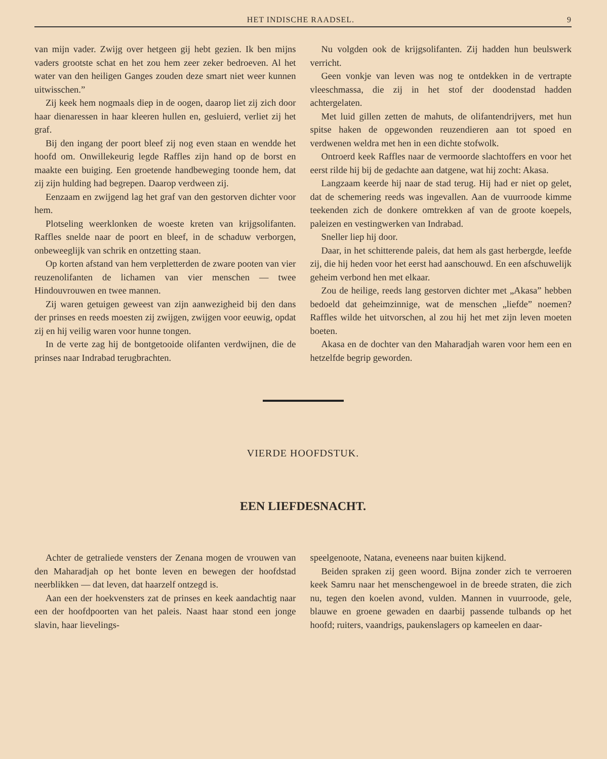HET INDISCHE RAADSEL. 9
van mijn vader. Zwijg over hetgeen gij hebt gezien. Ik ben mijns vaders grootste schat en het zou hem zeer zeker bedroeven. Al het water van den heiligen Ganges zouden deze smart niet weer kunnen uitwisschen.”
Zij keek hem nogmaals diep in de oogen, daarop liet zij zich door haar dienaressen in haar kleeren hullen en, gesluierd, verliet zij het graf.
Bij den ingang der poort bleef zij nog even staan en wendde het hoofd om. Onwillekeurig legde Raffles zijn hand op de borst en maakte een buiging. Een groetende handbeweging toonde hem, dat zij zijn hulding had begrepen. Daarop verdween zij.
Eenzaam en zwijgend lag het graf van den gestorven dichter voor hem.
Plotseling weerklonken de woeste kreten van krijgsolifanten. Raffles snelde naar de poort en bleef, in de schaduw verborgen, onbeweeglijk van schrik en ontzetting staan.
Op korten afstand van hem verpletterden de zware pooten van vier reuzenolifanten de lichamen van vier menschen — twee Hindouvrouwen en twee mannen.
Zij waren getuigen geweest van zijn aanwezigheid bij den dans der prinses en reeds moesten zij zwijgen, zwijgen voor eeuwig, opdat zij en hij veilig waren voor hunne tongen.
In de verte zag hij de bontgetooide olifanten verdwijnen, die de prinses naar Indrabad terugbrachten.
Nu volgden ook de krijgsolifanten. Zij hadden hun beulswerk verricht.
Geen vonkje van leven was nog te ontdekken in de vertrapte vleeschmassa, die zij in het stof der doodenstad hadden achtergelaten.
Met luid gillen zetten de mahuts, de olifantendrijvers, met hun spitse haken de opgewonden reuzendieren aan tot spoed en verdwenen weldra met hen in een dichte stofwolk.
Ontroerd keek Raffles naar de vermoorde slachtoffers en voor het eerst rilde hij bij de gedachte aan datgene, wat hij zocht: Akasa.
Langzaam keerde hij naar de stad terug. Hij had er niet op gelet, dat de schemering reeds was ingevallen. Aan de vuurroode kimme teekenden zich de donkere omtrekken af van de groote koepels, paleizen en vestingwerken van Indrabad.
Sneller liep hij door.
Daar, in het schitterende paleis, dat hem als gast herbergde, leefde zij, die hij heden voor het eerst had aanschouwd. En een afschuwelijk geheim verbond hen met elkaar.
Zou de heilige, reeds lang gestorven dichter met „Akasa” hebben bedoeld dat geheimzinnige, wat de menschen „liefde” noemen? Raffles wilde het uitvorschen, al zou hij het met zijn leven moeten boeten.
Akasa en de dochter van den Maharadjah waren voor hem een en hetzelfde begrip geworden.
VIERDE HOOFDSTUK.
EEN LIEFDESNACHT.
Achter de getraliede vensters der Zenana mogen de vrouwen van den Maharadjah op het bonte leven en bewegen der hoofdstad neerblikken — dat leven, dat haarzelf ontzegd is.
Aan een der hoekvensters zat de prinses en keek aandachtig naar een der hoofdpoorten van het paleis. Naast haar stond een jonge slavin, haar lievelings-
speelgenoote, Natana, eveneens naar buiten kijkend.
Beiden spraken zij geen woord. Bijna zonder zich te verroeren keek Samru naar het menschengewoel in de breede straten, die zich nu, tegen den koelen avond, vulden. Mannen in vuurroode, gele, blauwe en groene gewaden en daarbij passende tulbands op het hoofd; ruiters, vaandrigs, paukenslagers op kameelen en daar-